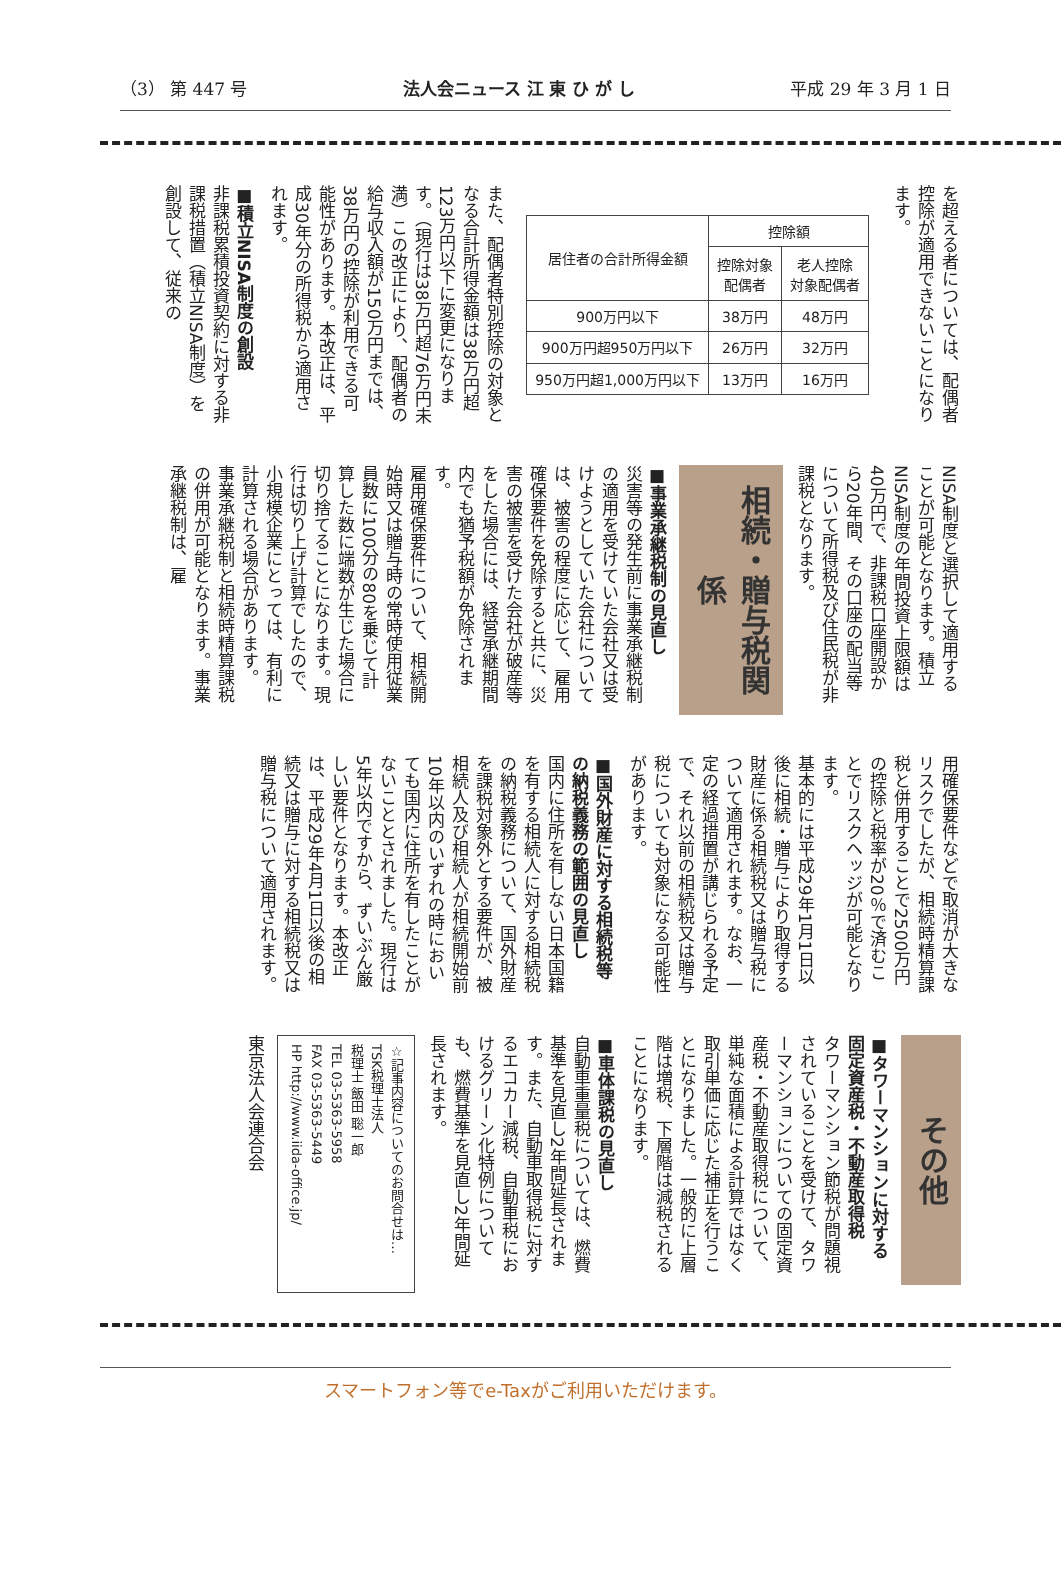（3） 第 447 号 法人会ニュース 江 東 ひ が し 平成 29 年 3 月 1 日
を超える者については、配偶者控除が適用できないことになります。
| 居住者の合計所得金額 | 控除額 | |
| --- | --- | --- |
| | 控除対象 配偶者 | 老人控除 対象配偶者 |
| 900万円以下 | 38万円 | 48万円 |
| 900万円超950万円以下 | 26万円 | 32万円 |
| 950万円超1,000万円以下 | 13万円 | 16万円 |
また、配偶者特別控除の対象となる合計所得金額は38万円超123万円以下に変更になります。（現行は38万円超76万円未満）この改正により、配偶者の給与収入額が150万円までは、38万円の控除が利用できる可能性があります。本改正は、平成30年分の所得税から適用されます。
■積立NISA制度の創設
非課税累積投資契約に対する非課税措置（積立NISA制度）を創設して、従来の
NISA制度と選択して適用することが可能となります。積立NISA制度の年間投資上限額は40万円で、非課税口座開設から20年間、その口座の配当等について所得税及び住民税が非課税となります。
相続・贈与税関係
■事業承継税制の見直し
災害等の発生前に事業承継税制の適用を受けていた会社又は受けようとしていた会社については、被害の程度に応じて、雇用確保要件を免除すると共に、災害の被害を受けた会社が破産等をした場合には、経営承継期間内でも猶予税額が免除されます。
雇用確保要件について、相続開始時又は贈与時の常時使用従業員数に100分の80を乗じて計算した数に端数が生じた場合に切り捨てることになります。現行は切り上げ計算でしたので、小規模企業にとっては、有利に計算される場合があります。
事業承継税制と相続時精算課税の併用が可能となります。事業承継税制は、雇
用確保要件などで取消が大きなリスクでしたが、相続時精算課税と併用することで2500万円の控除と税率が20％で済むことでリスクヘッジが可能となります。
基本的には平成29年1月1日以後に相続・贈与により取得する財産に係る相続税又は贈与税について適用されます。なお、一定の経過措置が講じられる予定で、それ以前の相続税又は贈与税についても対象になる可能性があります。
■国外財産に対する相続税等の納税義務の範囲の見直し
国内に住所を有しない日本国籍を有する相続人に対する相続税の納税義務について、国外財産を課税対象外とする要件が、被相続人及び相続人が相続開始前10年以内のいずれの時においても国内に住所を有したことがないこととされました。現行は5年以内ですから、ずいぶん厳しい要件となります。本改正は、平成29年4月1日以後の相続又は贈与に対する相続税又は贈与税について適用されます。
その他
■タワーマンションに対する固定資産税・不動産取得税
タワーマンション節税が問題視されていることを受けて、タワーマンションについての固定資産税・不動産取得税について、単純な面積による計算ではなく取引単価に応じた補正を行うことになりました。一般的に上層階は増税、下層階は減税されることになります。
■車体課税の見直し
自動車重量税については、燃費基準を見直し2年間延長されます。また、自動車取得税に対するエコカー減税、自動車税におけるグリーン化特例についても、燃費基準を見直し2年間延長されます。
☆記事内容についてのお問合せは…
TSK税理士法人
税理士 飯田 聡一郎
TEL 03-5363-5958
FAX 03-5363-5449
HP http://www.iida-office.jp/
東京法人会連合会
スマートフォン等でe-Taxがご利用いただけます。